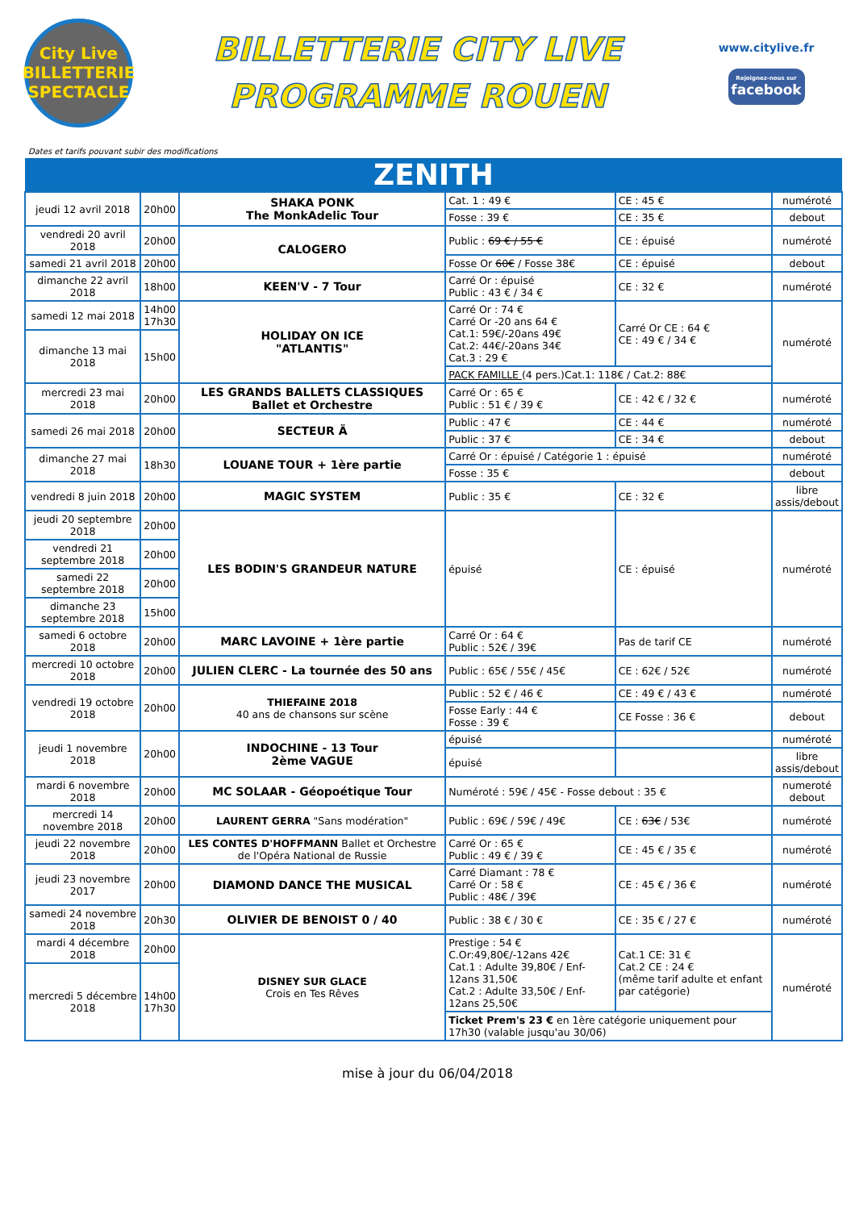City Live
BILLETTERIE SPECTACLE
BILLETTERIE CITY LIVE
PROGRAMME ROUEN
www.citylive.fr
Rejoignez-nous sur
facebook
Dates et tarifs pouvant subir des modifications
| ZENITH | | | | | |
| --- | --- | --- | --- | --- | --- |
| jeudi 12 avril 2018 | 20h00 | SHAKA PONK The MonkAdelic Tour | Cat. 1 : 49 € | CE : 45 € | numéroté |
| | | | Fosse : 39 € | CE : 35 € | debout |
| vendredi 20 avril 2018 | 20h00 | CALOGERO | Public : 69 € / 55 € | CE : épuisé | numéroté |
| samedi 21 avril 2018 | 20h00 | | Fosse Or 60€ / Fosse 38€ | CE : épuisé | debout |
| dimanche 22 avril 2018 | 18h00 | KEEN'V - 7 Tour | Carré Or : épuisé Public : 43 € / 34 € | CE : 32 € | numéroté |
| samedi 12 mai 2018 | 14h00 17h30 | HOLIDAY ON ICE "ATLANTIS" | Carré Or : 74 € Carré Or -20 ans 64 € Cat.1: 59€/-20ans 49€ Cat.2: 44€/-20ans 34€ Cat.3 : 29 € | Carré Or CE : 64 € CE : 49 € / 34 € | numéroté |
| dimanche 13 mai 2018 | 15h00 | | | | |
| | | | PACK FAMILLE (4 pers.)Cat.1: 118€ / Cat.2: 88€ | | |
| mercredi 23 mai 2018 | 20h00 | LES GRANDS BALLETS CLASSIQUES Ballet et Orchestre | Carré Or : 65 € Public : 51 € / 39 € | CE : 42 € / 32 € | numéroté |
| samedi 26 mai 2018 | 20h00 | SECTEUR Ä | Public : 47 € | CE : 44 € | numéroté |
| | | | Public : 37 € | CE : 34 € | debout |
| dimanche 27 mai 2018 | 18h30 | LOUANE TOUR + 1ère partie | Carré Or : épuisé / Catégorie 1 : épuisé | | numéroté |
| | | | Fosse : 35 € | | debout |
| vendredi 8 juin 2018 | 20h00 | MAGIC SYSTEM | Public : 35 € | CE : 32 € | libre assis/debout |
| jeudi 20 septembre 2018 | 20h00 | LES BODIN'S GRANDEUR NATURE | épuisé | CE : épuisé | numéroté |
| vendredi 21 septembre 2018 | 20h00 | | | | |
| samedi 22 septembre 2018 | 20h00 | | | | |
| dimanche 23 septembre 2018 | 15h00 | | | | |
| samedi 6 octobre 2018 | 20h00 | MARC LAVOINE + 1ère partie | Carré Or : 64 € Public : 52€ / 39€ | Pas de tarif CE | numéroté |
| mercredi 10 octobre 2018 | 20h00 | JULIEN CLERC - La tournée des 50 ans | Public : 65€ / 55€ / 45€ | CE : 62€ / 52€ | numéroté |
| vendredi 19 octobre 2018 | 20h00 | THIEFAINE 2018 40 ans de chansons sur scène | Public : 52 € / 46 € | CE : 49 € / 43 € | numéroté |
| | | | Fosse Early : 44 € Fosse : 39 € | CE Fosse : 36 € | debout |
| jeudi 1 novembre 2018 | 20h00 | INDOCHINE - 13 Tour 2ème VAGUE | épuisé | | numéroté |
| | | | épuisé | | libre assis/debout |
| mardi 6 novembre 2018 | 20h00 | MC SOLAAR - Géopoétique Tour | Numéroté : 59€ / 45€ - Fosse debout : 35 € | | numeroté debout |
| mercredi 14 novembre 2018 | 20h00 | LAURENT GERRA "Sans modération" | Public : 69€ / 59€ / 49€ | CE : 63€ / 53€ | numéroté |
| jeudi 22 novembre 2018 | 20h00 | LES CONTES D'HOFFMANN Ballet et Orchestre de l'Opéra National de Russie | Carré Or : 65 € Public : 49 € / 39 € | CE : 45 € / 35 € | numéroté |
| jeudi 23 novembre 2017 | 20h00 | DIAMOND DANCE THE MUSICAL | Carré Diamant : 78 € Carré Or : 58 € Public : 48€ / 39€ | CE : 45 € / 36 € | numéroté |
| samedi 24 novembre 2018 | 20h30 | OLIVIER DE BENOIST 0 / 40 | Public : 38 € / 30 € | CE : 35 € / 27 € | numéroté |
| mardi 4 décembre 2018 | 20h00 | DISNEY SUR GLACE Crois en Tes Rêves | Prestige : 54 € C.Or:49,80€/-12ans 42€ Cat.1 : Adulte 39,80€ / Enf-12ans 31,50€ Cat.2 : Adulte 33,50€ / Enf-12ans 25,50€ | Cat.1 CE: 31 € Cat.2 CE : 24 € (même tarif adulte et enfant par catégorie) | numéroté |
| mercredi 5 décembre 2018 | 14h00 17h30 | | | | |
| | | | Ticket Prem's 23 € en 1ère catégorie uniquement pour 17h30 (valable jusqu'au 30/06) | | |
mise à jour du 06/04/2018